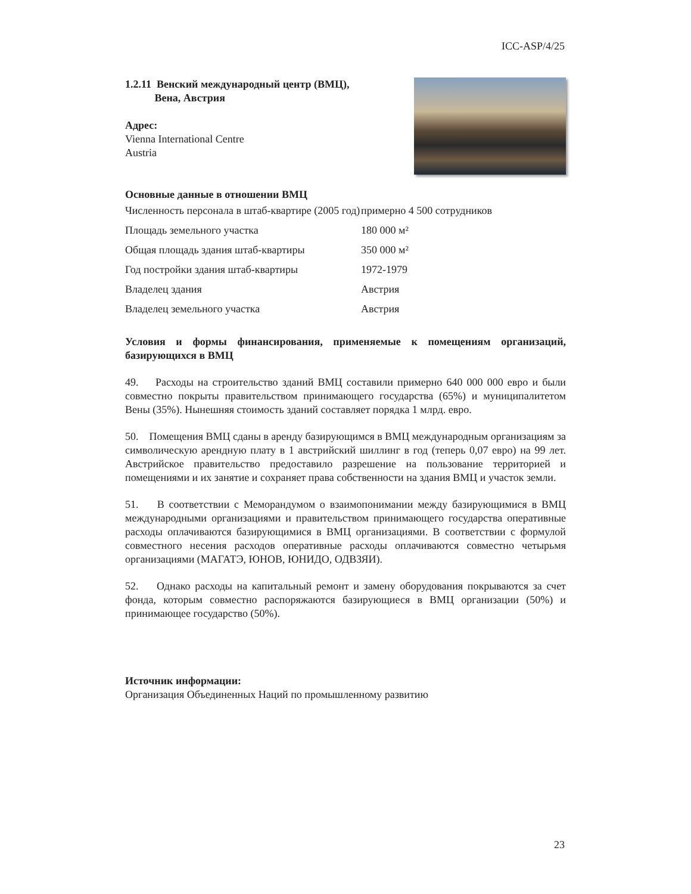ICC-ASP/4/25
1.2.11 Венский международный центр (ВМЦ),
Вена, Австрия
Адрес:
Vienna International Centre
Austria
Основные данные в отношении ВМЦ
| Численность персонала в штаб-квартире (2005 год) | примерно 4 500 сотрудников |
| Площадь земельного участка | 180 000 м² |
| Общая площадь здания штаб-квартиры | 350 000 м² |
| Год постройки здания штаб-квартиры | 1972-1979 |
| Владелец здания | Австрия |
| Владелец земельного участка | Австрия |
Условия и формы финансирования, применяемые к помещениям организаций, базирующихся в ВМЦ
49. Расходы на строительство зданий ВМЦ составили примерно 640 000 000 евро и были совместно покрыты правительством принимающего государства (65%) и муниципалитетом Вены (35%). Нынешняя стоимость зданий составляет порядка 1 млрд. евро.
50. Помещения ВМЦ сданы в аренду базирующимся в ВМЦ международным организациям за символическую арендную плату в 1 австрийский шиллинг в год (теперь 0,07 евро) на 99 лет. Австрийское правительство предоставило разрешение на пользование территорией и помещениями и их занятие и сохраняет права собственности на здания ВМЦ и участок земли.
51. В соответствии с Меморандумом о взаимопонимании между базирующимися в ВМЦ международными организациями и правительством принимающего государства оперативные расходы оплачиваются базирующимися в ВМЦ организациями. В соответствии с формулой совместного несения расходов оперативные расходы оплачиваются совместно четырьмя организациями (МАГАТЭ, ЮНОВ, ЮНИДО, ОДВЗЯИ).
52. Однако расходы на капитальный ремонт и замену оборудования покрываются за счет фонда, которым совместно распоряжаются базирующиеся в ВМЦ организации (50%) и принимающее государство (50%).
Источник информации:
Организация Объединенных Наций по промышленному развитию
23